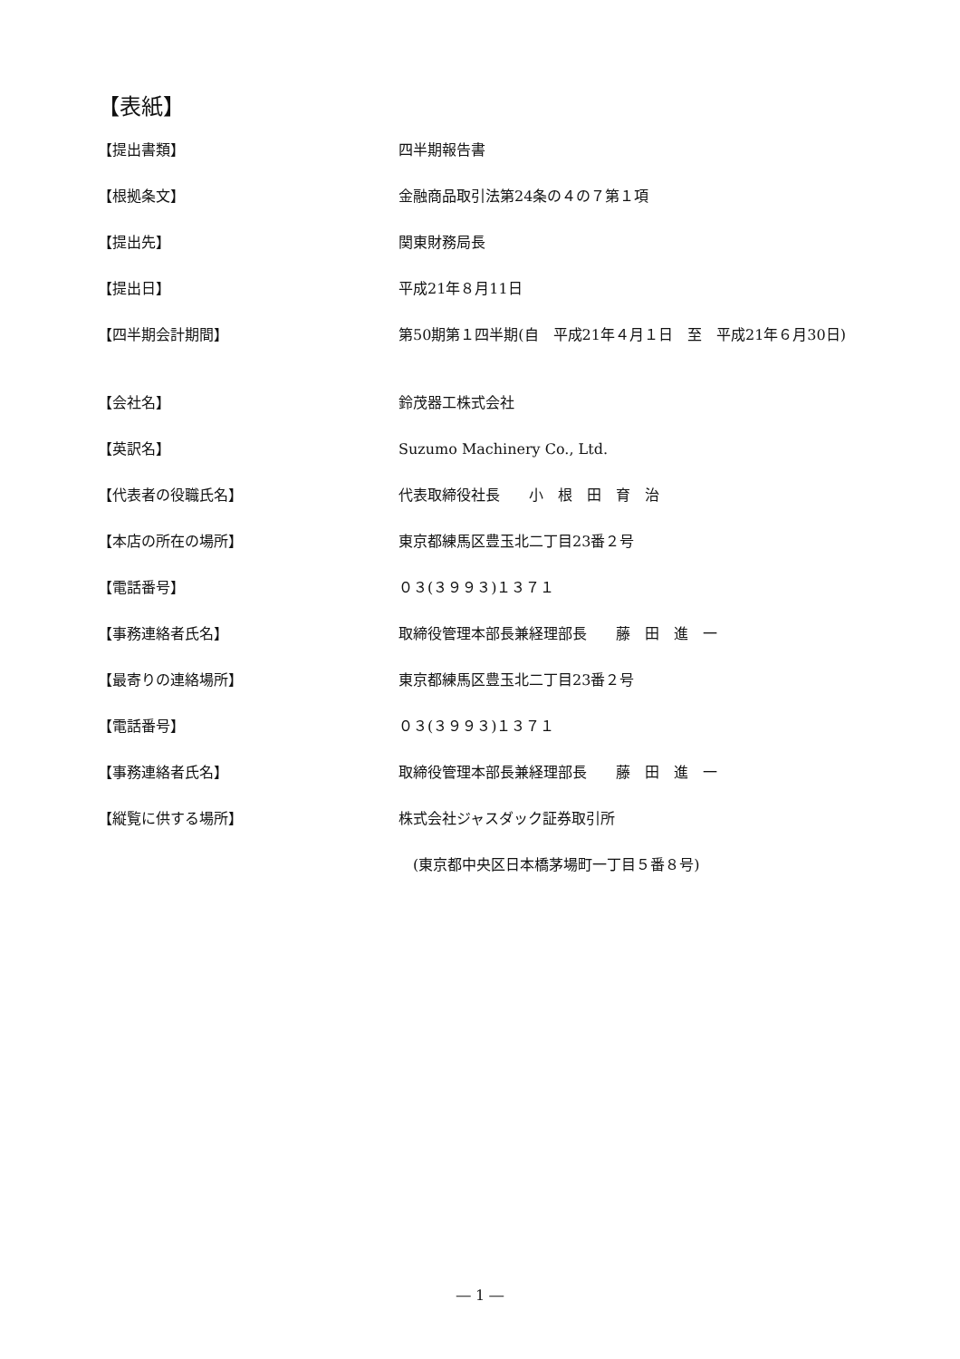【表紙】
| 【提出書類】 | 四半期報告書 |
| 【根拠条文】 | 金融商品取引法第24条の４の７第１項 |
| 【提出先】 | 関東財務局長 |
| 【提出日】 | 平成21年８月11日 |
| 【四半期会計期間】 | 第50期第１四半期(自 平成21年４月１日 至 平成21年６月30日) |
| 【会社名】 | 鈴茂器工株式会社 |
| 【英訳名】 | Suzumo Machinery Co., Ltd. |
| 【代表者の役職氏名】 | 代表取締役社長 小 根 田 育 治 |
| 【本店の所在の場所】 | 東京都練馬区豊玉北二丁目23番２号 |
| 【電話番号】 | ０３(３９９３)１３７１ |
| 【事務連絡者氏名】 | 取締役管理本部長兼経理部長 藤 田 進 一 |
| 【最寄りの連絡場所】 | 東京都練馬区豊玉北二丁目23番２号 |
| 【電話番号】 | ０３(３９９３)１３７１ |
| 【事務連絡者氏名】 | 取締役管理本部長兼経理部長 藤 田 進 一 |
| 【縦覧に供する場所】 | 株式会社ジャスダック証券取引所 |
| | (東京都中央区日本橋茅場町一丁目５番８号) |
― 1 ―